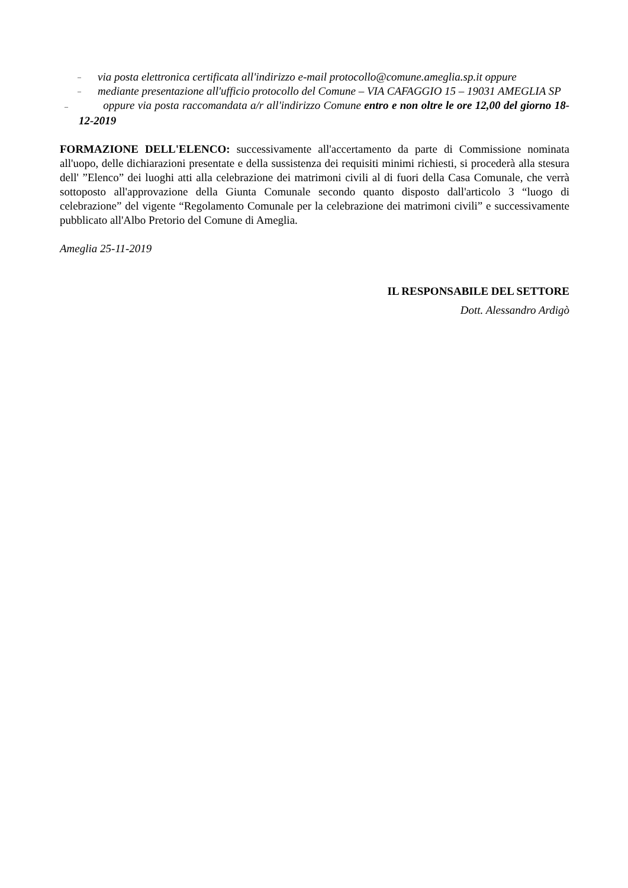– via posta elettronica certificata all'indirizzo e-mail protocollo@comune.ameglia.sp.it oppure
– mediante presentazione all'ufficio protocollo del Comune – VIA CAFAGGIO 15 – 19031 AMEGLIA SP
– oppure via posta raccomandata a/r all'indirizzo Comune entro e non oltre le ore 12,00 del giorno 18-12-2019
FORMAZIONE DELL'ELENCO: successivamente all'accertamento da parte di Commissione nominata all'uopo, delle dichiarazioni presentate e della sussistenza dei requisiti minimi richiesti, si procederà alla stesura dell' ”Elenco” dei luoghi atti alla celebrazione dei matrimoni civili al di fuori della Casa Comunale, che verrà sottoposto all'approvazione della Giunta Comunale secondo quanto disposto dall'articolo 3 “luogo di celebrazione” del vigente “Regolamento Comunale per la celebrazione dei matrimoni civili” e successivamente pubblicato all'Albo Pretorio del Comune di Ameglia.
Ameglia 25-11-2019
IL RESPONSABILE DEL SETTORE
Dott. Alessandro Ardigò